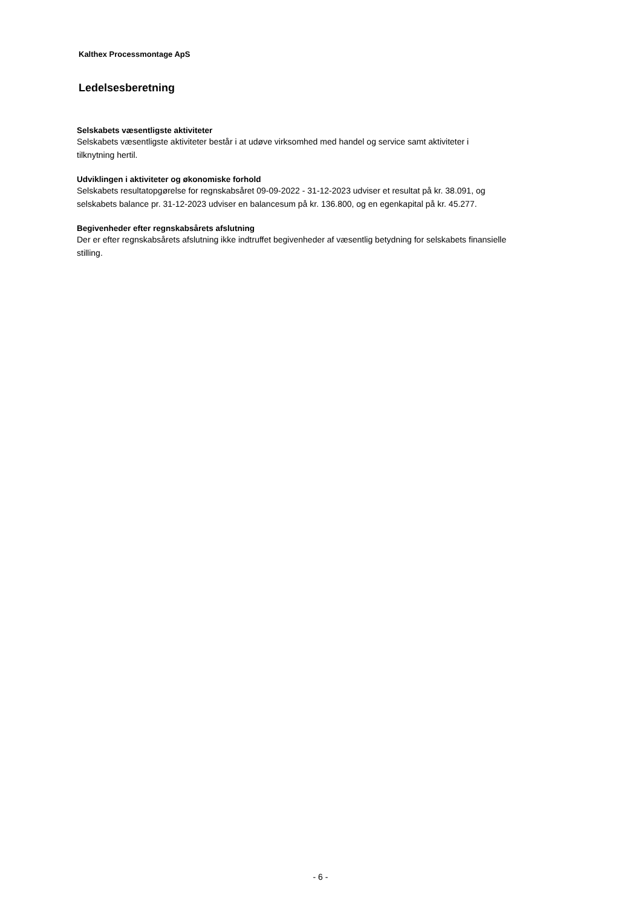Kalthex Processmontage ApS
Ledelsesberetning
Selskabets væsentligste aktiviteter
Selskabets væsentligste aktiviteter består i at udøve virksomhed med handel og service samt aktiviteter i
tilknytning hertil.
Udviklingen i aktiviteter og økonomiske forhold
Selskabets resultatopgørelse for regnskabsåret 09-09-2022 - 31-12-2023 udviser et resultat på kr. 38.091, og
selskabets balance pr. 31-12-2023 udviser en balancesum på kr. 136.800, og en egenkapital på kr. 45.277.
Begivenheder efter regnskabsårets afslutning
Der er efter regnskabsårets afslutning ikke indtruffet begivenheder af væsentlig betydning for selskabets finansielle
stilling.
- 6 -